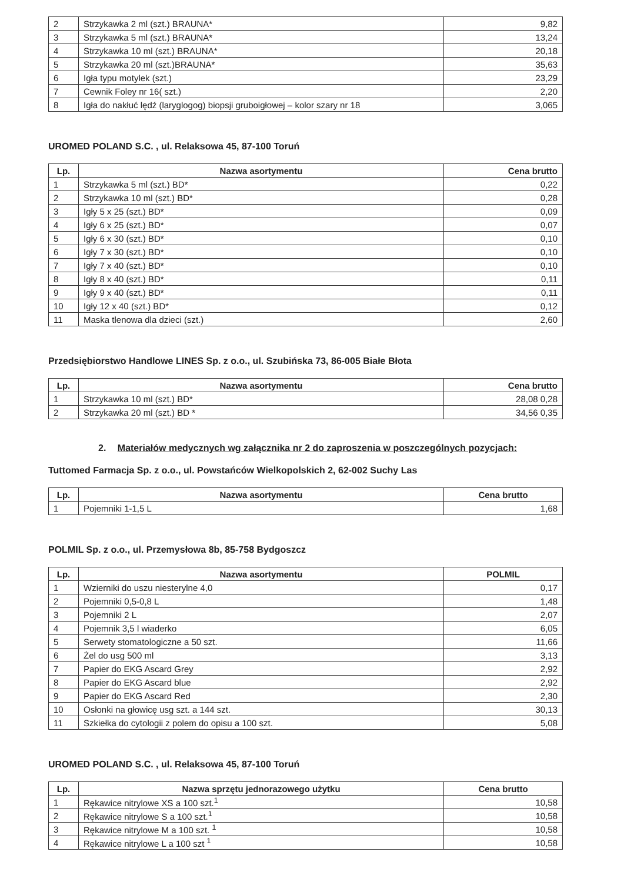| 2 | Strzykawka 2 ml (szt.) BRAUNA* | 9,82 |
| 3 | Strzykawka 5 ml (szt.) BRAUNA* | 13,24 |
| 4 | Strzykawka 10 ml (szt.) BRAUNA* | 20,18 |
| 5 | Strzykawka 20 ml (szt.)BRAUNA* | 35,63 |
| 6 | Igła typu motylek (szt.) | 23,29 |
| 7 | Cewnik Foley nr 16( szt.) | 2,20 |
| 8 | Igła do nakłuć lędź (laryglogog) biopsji gruboigłowej – kolor szary nr 18 | 3,065 |
UROMED POLAND S.C. , ul. Relaksowa 45, 87-100 Toruń
| Lp. | Nazwa asortymentu | Cena brutto |
| --- | --- | --- |
| 1 | Strzykawka 5 ml (szt.) BD* | 0,22 |
| 2 | Strzykawka 10 ml (szt.) BD* | 0,28 |
| 3 | Igły 5 x 25 (szt.) BD* | 0,09 |
| 4 | Igły 6 x 25 (szt.) BD* | 0,07 |
| 5 | Igły 6 x 30 (szt.) BD* | 0,10 |
| 6 | Igły 7 x 30 (szt.) BD* | 0,10 |
| 7 | Igły 7 x 40 (szt.) BD* | 0,10 |
| 8 | Igły 8 x 40 (szt.) BD* | 0,11 |
| 9 | Igły 9 x 40 (szt.) BD* | 0,11 |
| 10 | Igły 12 x 40 (szt.) BD* | 0,12 |
| 11 | Maska tlenowa dla dzieci (szt.) | 2,60 |
Przedsiębiorstwo Handlowe LINES Sp. z o.o., ul. Szubińska 73, 86-005 Białe Błota
| Lp. | Nazwa asortymentu | Cena brutto |
| --- | --- | --- |
| 1 | Strzykawka 10 ml (szt.) BD* | 28,08 0,28 |
| 2 | Strzykawka 20 ml (szt.) BD * | 34,56 0,35 |
2. Materiałów medycznych wg załącznika nr 2 do zaproszenia w poszczególnych pozycjach:
Tuttomed Farmacja Sp. z o.o., ul. Powstańców Wielkopolskich 2, 62-002 Suchy Las
| Lp. | Nazwa asortymentu | Cena brutto |
| --- | --- | --- |
| 1 | Pojemniki 1-1,5 L | 1,68 |
POLMIL Sp. z o.o., ul. Przemysłowa 8b, 85-758 Bydgoszcz
| Lp. | Nazwa asortymentu | POLMIL |
| --- | --- | --- |
| 1 | Wzierniki do uszu niesterylne 4,0 | 0,17 |
| 2 | Pojemniki 0,5-0,8 L | 1,48 |
| 3 | Pojemniki 2 L | 2,07 |
| 4 | Pojemnik 3,5 l wiaderko | 6,05 |
| 5 | Serwety stomatologiczne a 50 szt. | 11,66 |
| 6 | Żel do usg 500 ml | 3,13 |
| 7 | Papier do EKG Ascard Grey | 2,92 |
| 8 | Papier do EKG Ascard blue | 2,92 |
| 9 | Papier do EKG Ascard Red | 2,30 |
| 10 | Osłonki na głowicę usg szt. a 144 szt. | 30,13 |
| 11 | Szkiełka do cytologii z polem do opisu a 100 szt. | 5,08 |
UROMED POLAND S.C. , ul. Relaksowa 45, 87-100 Toruń
| Lp. | Nazwa sprzętu jednorazowego użytku | Cena brutto |
| --- | --- | --- |
| 1 | Rękawice nitrylowe XS a 100 szt.<sup>1</sup> | 10,58 |
| 2 | Rękawice nitrylowe S a 100 szt.<sup>1</sup> | 10,58 |
| 3 | Rękawice nitrylowe M a 100 szt. <sup>1</sup> | 10,58 |
| 4 | Rękawice nitrylowe L a 100 szt <sup>1</sup> | 10,58 |